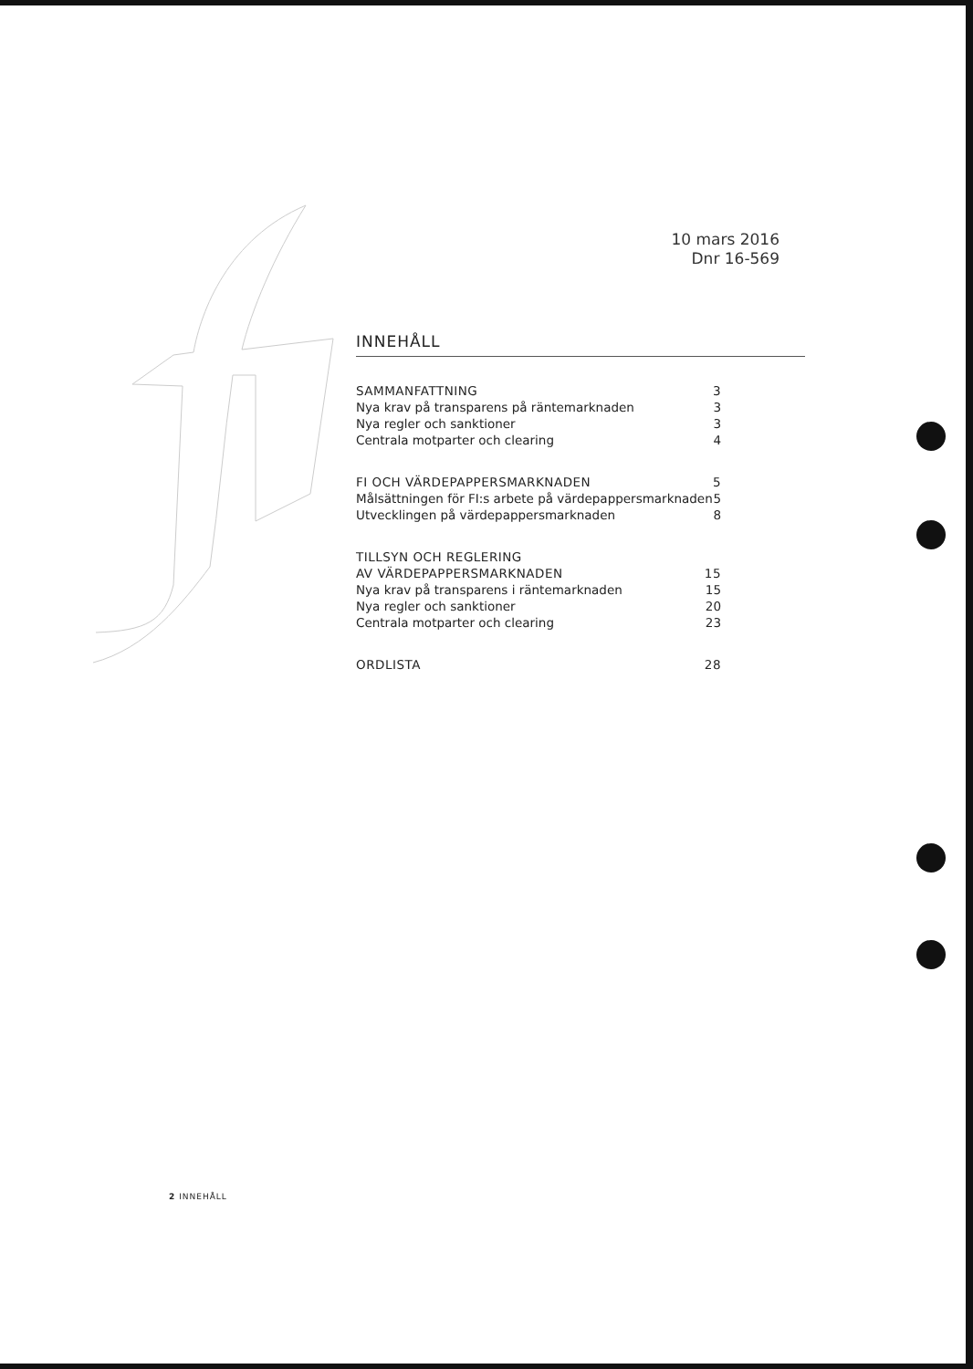10 mars 2016
Dnr 16-569
INNEHÅLL
SAMMANFATTNING 3
Nya krav på transparens på räntemarknaden 3
Nya regler och sanktioner 3
Centrala motparter och clearing 4
FI OCH VÄRDEPAPPERSMARKNADEN 5
Målsättningen för FI:s arbete på värdepappersmarknaden 5
Utvecklingen på värdepappersmarknaden 8
TILLSYN OCH REGLERING
AV VÄRDEPAPPERSMARKNADEN 15
Nya krav på transparens i räntemarknaden 15
Nya regler och sanktioner 20
Centrala motparter och clearing 23
ORDLISTA 28
2 INNEHÅLL